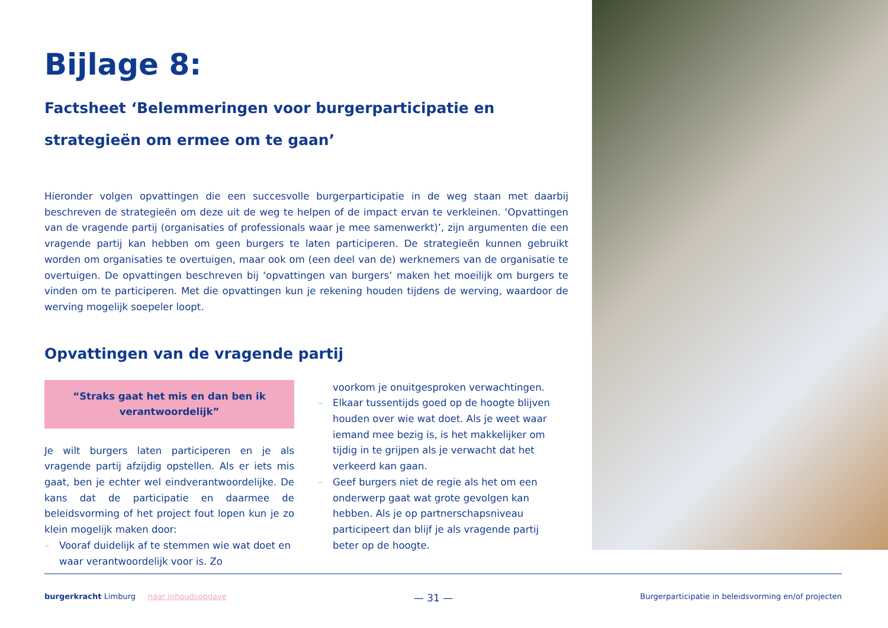Bijlage 8:
Factsheet ‘Belemmeringen voor burgerparticipatie en strategieën om ermee om te gaan’
Hieronder volgen opvattingen die een succesvolle burgerparticipatie in de weg staan met daarbij beschreven de strategieën om deze uit de weg te helpen of de impact ervan te verkleinen. ‘Opvattingen van de vragende partij (organisaties of professionals waar je mee samenwerkt)’, zijn argumenten die een vragende partij kan hebben om geen burgers te laten participeren. De strategieën kunnen gebruikt worden om organisaties te overtuigen, maar ook om (een deel van de) werknemers van de organisatie te overtuigen. De opvattingen beschreven bij ‘opvattingen van burgers’ maken het moeilijk om burgers te vinden om te participeren. Met die opvattingen kun je rekening houden tijdens de werving, waardoor de werving mogelijk soepeler loopt.
Opvattingen van de vragende partij
“Straks gaat het mis en dan ben ik verantwoordelijk”
Je wilt burgers laten participeren en je als vragende partij afzijdig opstellen. Als er iets mis gaat, ben je echter wel eindverantwoordelijke. De kans dat de participatie en daarmee de beleidsvorming of het project fout lopen kun je zo klein mogelijk maken door:
– Vooraf duidelijk af te stemmen wie wat doet en waar verantwoordelijk voor is. Zo
voorkom je onuitgesproken verwachtingen.
– Elkaar tussentijds goed op de hoogte blijven houden over wie wat doet. Als je weet waar iemand mee bezig is, is het makkelijker om tijdig in te grijpen als je verwacht dat het verkeerd kan gaan.
– Geef burgers niet de regie als het om een onderwerp gaat wat grote gevolgen kan hebben. Als je op partnerschapsniveau participeert dan blijf je als vragende partij beter op de hoogte.
burgerkracht Limburg naar inhoudsopgave
— 31 —
Burgerparticipatie in beleidsvorming en/of projecten